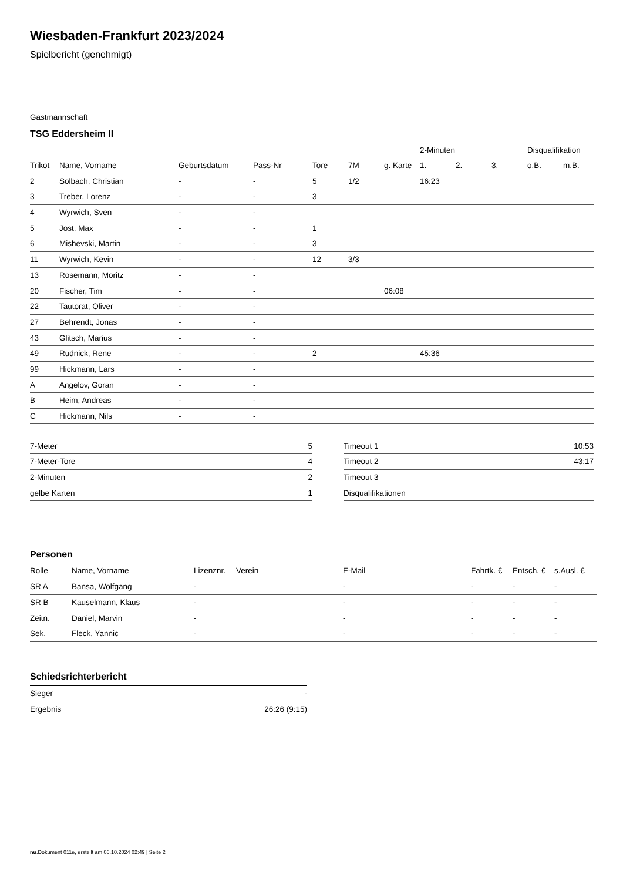Wiesbaden-Frankfurt 2023/2024
Spielbericht (genehmigt)
Gastmannschaft
TSG Eddersheim II
| | | | | | | | 2-Minuten | | | Disqualifikation | |
| --- | --- | --- | --- | --- | --- | --- | --- | --- | --- | --- | --- |
| Trikot | Name, Vorname | Geburtsdatum | Pass-Nr | Tore | 7M | g. Karte | 1. | 2. | 3. | o.B. | m.B. |
| 2 | Solbach, Christian | - | - | 5 | 1/2 | | 16:23 | | | | |
| 3 | Treber, Lorenz | - | - | 3 | | | | | | | |
| 4 | Wyrwich, Sven | - | - | | | | | | | | |
| 5 | Jost, Max | - | - | 1 | | | | | | | |
| 6 | Mishevski, Martin | - | - | 3 | | | | | | | |
| 11 | Wyrwich, Kevin | - | - | 12 | 3/3 | | | | | | |
| 13 | Rosemann, Moritz | - | - | | | | | | | | |
| 20 | Fischer, Tim | - | - | | | 06:08 | | | | | |
| 22 | Tautorat, Oliver | - | - | | | | | | | | |
| 27 | Behrendt, Jonas | - | - | | | | | | | | |
| 43 | Glitsch, Marius | - | - | | | | | | | | |
| 49 | Rudnick, Rene | - | - | 2 | | | 45:36 | | | | |
| 99 | Hickmann, Lars | - | - | | | | | | | | |
| A | Angelov, Goran | - | - | | | | | | | | |
| B | Heim, Andreas | - | - | | | | | | | | |
| C | Hickmann, Nils | - | - | | | | | | | | |
| 7-Meter | 5 |
| 7-Meter-Tore | 4 |
| 2-Minuten | 2 |
| gelbe Karten | 1 |
| Timeout 1 | 10:53 |
| Timeout 2 | 43:17 |
| Timeout 3 | |
| Disqualifikationen | |
Personen
| Rolle | Name, Vorname | Lizenznr. | Verein | E-Mail | Fahrtk. € | Entsch. € | s.Ausl. € |
| --- | --- | --- | --- | --- | --- | --- | --- |
| SR A | Bansa, Wolfgang | - | | - | - | - | - |
| SR B | Kauselmann, Klaus | - | | - | - | - | - |
| Zeitn. | Daniel, Marvin | - | | - | - | - | - |
| Sek. | Fleck, Yannic | - | | - | - | - | - |
Schiedsrichterbericht
| Sieger | - |
| Ergebnis | 26:26 (9:15) |
nu.Dokument 011e, erstellt am 06.10.2024 02:49 | Seite 2